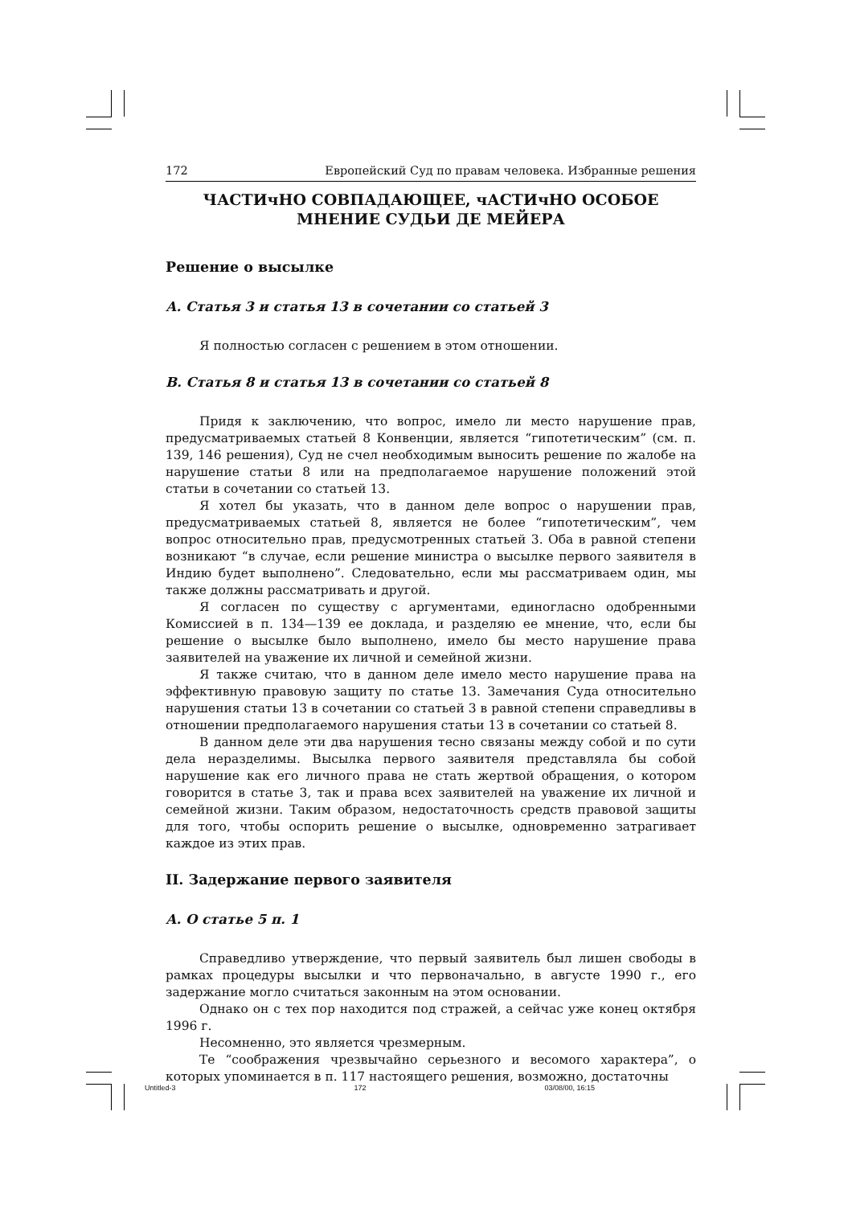172 Европейский Суд по правам человека. Избранные решения
ЧАСТИчНО СОВПАДАЮЩЕЕ, чАСТИчНО ОСОБОЕ
МНЕНИЕ СУДЬИ ДЕ МЕЙЕРА
Решение о высылке
А. Статья 3 и статья 13 в сочетании со статьей 3
Я полностью согласен с решением в этом отношении.
В. Статья 8 и статья 13 в сочетании со статьей 8
Придя к заключению, что вопрос, имело ли место нарушение прав, предусматриваемых статьей 8 Конвенции, является “гипотетическим” (см. п. 139, 146 решения), Суд не счел необходимым выносить решение по жалобе на нарушение статьи 8 или на предполагаемое нарушение положений этой статьи в сочетании со статьей 13.
Я хотел бы указать, что в данном деле вопрос о нарушении прав, предусматриваемых статьей 8, является не более “гипотетическим”, чем вопрос относительно прав, предусмотренных статьей 3. Оба в равной степени возникают “в случае, если решение министра о высылке первого заявителя в Индию будет выполнено”. Следовательно, если мы рассматриваем один, мы также должны рассматривать и другой.
Я согласен по существу с аргументами, единогласно одобренными Комиссией в п. 134—139 ее доклада, и разделяю ее мнение, что, если бы решение о высылке было выполнено, имело бы место нарушение права заявителей на уважение их личной и семейной жизни.
Я также считаю, что в данном деле имело место нарушение права на эффективную правовую защиту по статье 13. Замечания Суда относительно нарушения статьи 13 в сочетании со статьей 3 в равной степени справедливы в отношении предполагаемого нарушения статьи 13 в сочетании со статьей 8.
В данном деле эти два нарушения тесно связаны между собой и по сути дела неразделимы. Высылка первого заявителя представляла бы собой нарушение как его личного права не стать жертвой обращения, о котором говорится в статье 3, так и права всех заявителей на уважение их личной и семейной жизни. Таким образом, недостаточность средств правовой защиты для того, чтобы оспорить решение о высылке, одновременно затрагивает каждое из этих прав.
II. Задержание первого заявителя
А. О статье 5 п. 1
Справедливо утверждение, что первый заявитель был лишен свободы в рамках процедуры высылки и что первоначально, в августе 1990 г., его задержание могло считаться законным на этом основании.
Однако он с тех пор находится под стражей, а сейчас уже конец октября 1996 г.
Несомненно, это является чрезмерным.
Те “соображения чрезвычайно серьезного и весомого характера”, о которых упоминается в п. 117 настоящего решения, возможно, достаточны
Untitled-3 172 03/08/00, 16:15